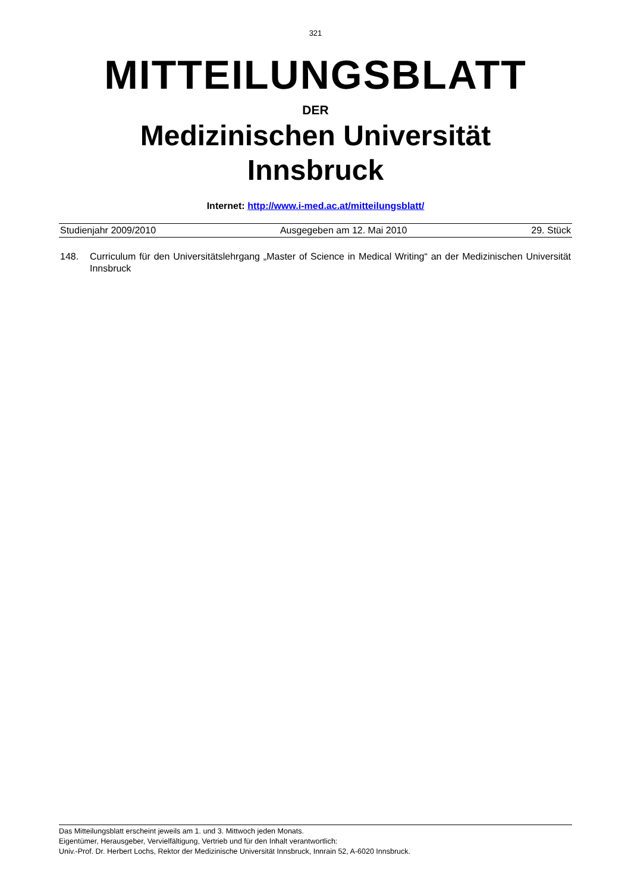321
MITTEILUNGSBLATT
DER
Medizinischen Universität
Innsbruck
Internet: http://www.i-med.ac.at/mitteilungsblatt/
Studienjahr 2009/2010 Ausgegeben am 12. Mai 2010 29. Stück
148. Curriculum für den Universitätslehrgang „Master of Science in Medical Writing“ an der Medizinischen Universität Innsbruck
Das Mitteilungsblatt erscheint jeweils am 1. und 3. Mittwoch jeden Monats.
Eigentümer, Herausgeber, Vervielfältigung, Vertrieb und für den Inhalt verantwortlich:
Univ.-Prof. Dr. Herbert Lochs, Rektor der Medizinische Universität Innsbruck, Innrain 52, A-6020 Innsbruck.